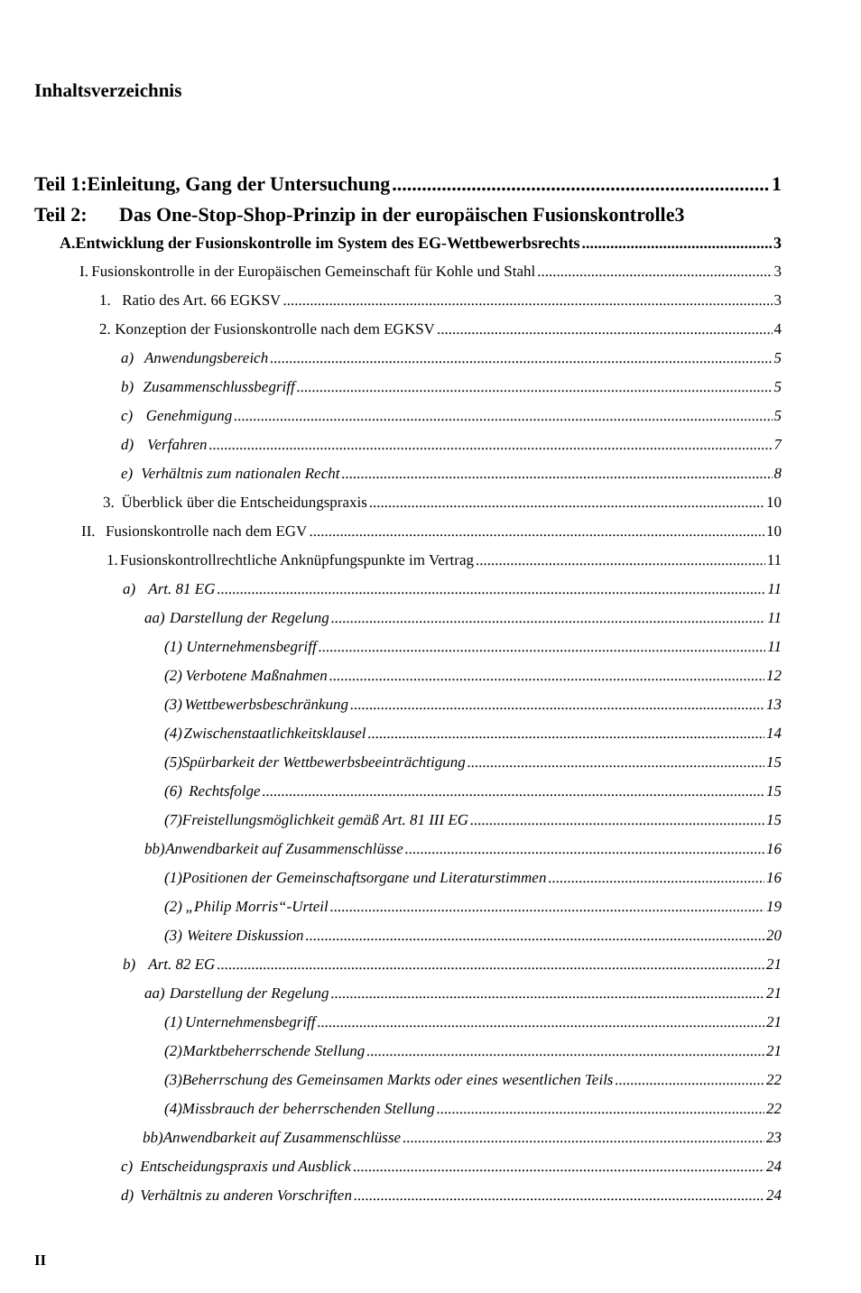Inhaltsverzeichnis
Teil 1: Einleitung, Gang der Untersuchung 1
Teil 2: Das One-Stop-Shop-Prinzip in der europäischen Fusionskontrolle 3
A. Entwicklung der Fusionskontrolle im System des EG-Wettbewerbsrechts 3
I. Fusionskontrolle in der Europäischen Gemeinschaft für Kohle und Stahl 3
1. Ratio des Art. 66 EGKSV 3
2. Konzeption der Fusionskontrolle nach dem EGKSV 4
a) Anwendungsbereich 5
b) Zusammenschlussbegriff 5
c) Genehmigung 5
d) Verfahren 7
e) Verhältnis zum nationalen Recht 8
3. Überblick über die Entscheidungspraxis 10
II. Fusionskontrolle nach dem EGV 10
1. Fusionskontrollrechtliche Anknüpfungspunkte im Vertrag 11
a) Art. 81 EG 11
aa) Darstellung der Regelung 11
(1) Unternehmensbegriff 11
(2) Verbotene Maßnahmen 12
(3) Wettbewerbsbeschränkung 13
(4) Zwischenstaatlichkeitsklausel 14
(5) Spürbarkeit der Wettbewerbsbeeinträchtigung 15
(6) Rechtsfolge 15
(7) Freistellungsmöglichkeit gemäß Art. 81 III EG 15
bb) Anwendbarkeit auf Zusammenschlüsse 16
(1) Positionen der Gemeinschaftsorgane und Literaturstimmen 16
(2) „Philip Morris“-Urteil 19
(3) Weitere Diskussion 20
b) Art. 82 EG 21
aa) Darstellung der Regelung 21
(1) Unternehmensbegriff 21
(2) Marktbeherrschende Stellung 21
(3) Beherrschung des Gemeinsamen Markts oder eines wesentlichen Teils 22
(4) Missbrauch der beherrschenden Stellung 22
bb) Anwendbarkeit auf Zusammenschlüsse 23
c) Entscheidungspraxis und Ausblick 24
d) Verhältnis zu anderen Vorschriften 24
II